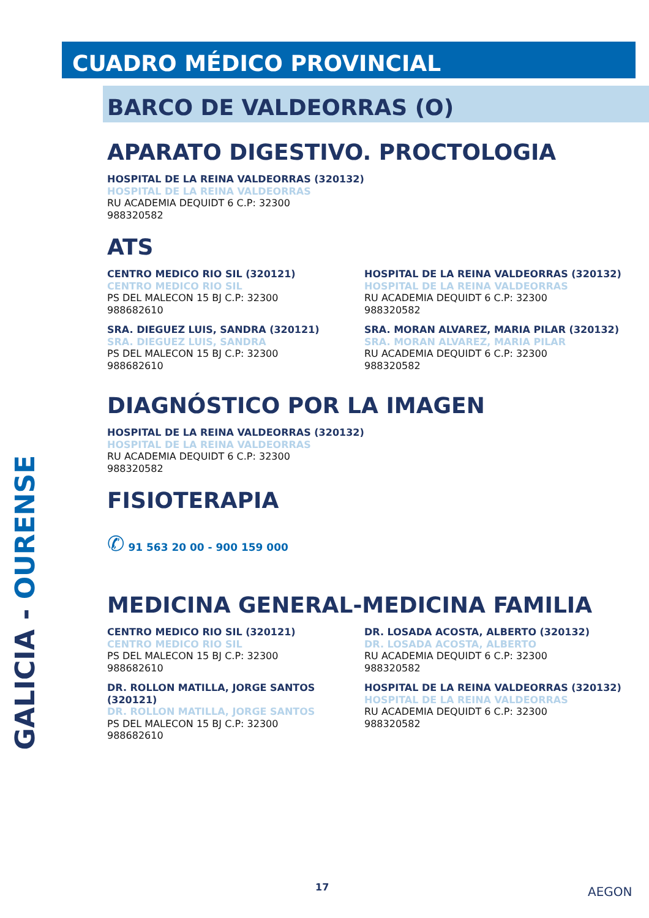GALICIA - OURENSE
CUADRO MÉDICO PROVINCIAL
BARCO DE VALDEORRAS (O)
APARATO DIGESTIVO. PROCTOLOGIA
HOSPITAL DE LA REINA VALDEORRAS (320132)
HOSPITAL DE LA REINA VALDEORRAS
RU ACADEMIA DEQUIDT 6 C.P: 32300
988320582
ATS
CENTRO MEDICO RIO SIL (320121)
CENTRO MEDICO RIO SIL
PS DEL MALECON 15 BJ C.P: 32300
988682610
SRA. DIEGUEZ LUIS, SANDRA (320121)
SRA. DIEGUEZ LUIS, SANDRA
PS DEL MALECON 15 BJ C.P: 32300
988682610
HOSPITAL DE LA REINA VALDEORRAS (320132)
HOSPITAL DE LA REINA VALDEORRAS
RU ACADEMIA DEQUIDT 6 C.P: 32300
988320582
SRA. MORAN ALVAREZ, MARIA PILAR (320132)
SRA. MORAN ALVAREZ, MARIA PILAR
RU ACADEMIA DEQUIDT 6 C.P: 32300
988320582
DIAGNÓSTICO POR LA IMAGEN
HOSPITAL DE LA REINA VALDEORRAS (320132)
HOSPITAL DE LA REINA VALDEORRAS
RU ACADEMIA DEQUIDT 6 C.P: 32300
988320582
FISIOTERAPIA
✆ 91 563 20 00 - 900 159 000
MEDICINA GENERAL-MEDICINA FAMILIA
CENTRO MEDICO RIO SIL (320121)
CENTRO MEDICO RIO SIL
PS DEL MALECON 15 BJ C.P: 32300
988682610
DR. ROLLON MATILLA, JORGE SANTOS (320121)
DR. ROLLON MATILLA, JORGE SANTOS
PS DEL MALECON 15 BJ C.P: 32300
988682610
DR. LOSADA ACOSTA, ALBERTO (320132)
DR. LOSADA ACOSTA, ALBERTO
RU ACADEMIA DEQUIDT 6 C.P: 32300
988320582
HOSPITAL DE LA REINA VALDEORRAS (320132)
HOSPITAL DE LA REINA VALDEORRAS
RU ACADEMIA DEQUIDT 6 C.P: 32300
988320582
17 AEGON